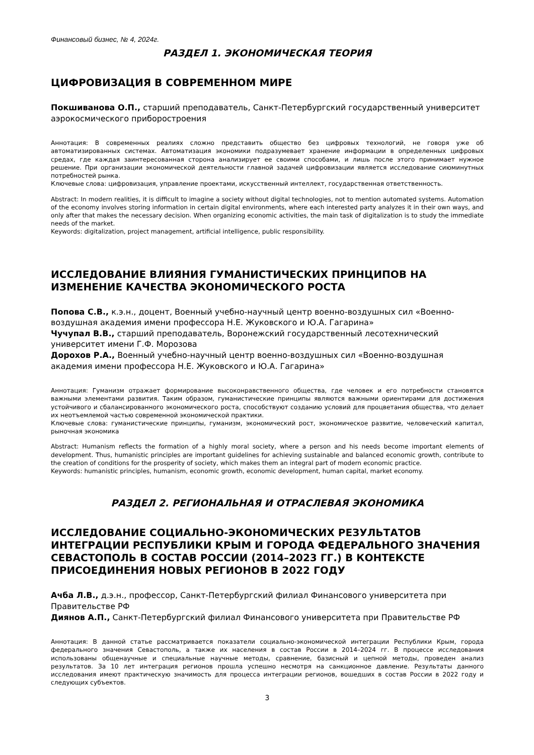Финансовый бизнес, № 4, 2024г.
РАЗДЕЛ 1. ЭКОНОМИЧЕСКАЯ ТЕОРИЯ
ЦИФРОВИЗАЦИЯ В СОВРЕМЕННОМ МИРЕ
Покшиванова О.П., старший преподаватель, Санкт-Петербургский государственный университет аэрокосмического приборостроения
Аннотация: В современных реалиях сложно представить общество без цифровых технологий, не говоря уже об автоматизированных системах. Автоматизация экономики подразумевает хранение информации в определенных цифровых средах, где каждая заинтересованная сторона анализирует ее своими способами, и лишь после этого принимает нужное решение. При организации экономической деятельности главной задачей цифровизации является исследование сиюминутных потребностей рынка.
Ключевые слова: цифровизация, управление проектами, искусственный интеллект, государственная ответственность.
Abstract: In modern realities, it is difficult to imagine a society without digital technologies, not to mention automated systems. Automation of the economy involves storing information in certain digital environments, where each interested party analyzes it in their own ways, and only after that makes the necessary decision. When organizing economic activities, the main task of digitalization is to study the immediate needs of the market.
Keywords: digitalization, project management, artificial intelligence, public responsibility.
ИССЛЕДОВАНИЕ ВЛИЯНИЯ ГУМАНИСТИЧЕСКИХ ПРИНЦИПОВ НА ИЗМЕНЕНИЕ КАЧЕСТВА ЭКОНОМИЧЕСКОГО РОСТА
Попова С.В., к.э.н., доцент, Военный учебно-научный центр военно-воздушных сил «Военно-воздушная академия имени профессора Н.Е. Жуковского и Ю.А. Гагарина»
Чучупал В.В., старший преподаватель, Воронежский государственный лесотехнический университет имени Г.Ф. Морозова
Дорохов Р.А., Военный учебно-научный центр военно-воздушных сил «Военно-воздушная академия имени профессора Н.Е. Жуковского и Ю.А. Гагарина»
Аннотация: Гуманизм отражает формирование высоконравственного общества, где человек и его потребности становятся важными элементами развития. Таким образом, гуманистические принципы являются важными ориентирами для достижения устойчивого и сбалансированного экономического роста, способствуют созданию условий для процветания общества, что делает их неотъемлемой частью современной экономической практики.
Ключевые слова: гуманистические принципы, гуманизм, экономический рост, экономическое развитие, человеческий капитал, рыночная экономика
Abstract: Humanism reflects the formation of a highly moral society, where a person and his needs become important elements of development. Thus, humanistic principles are important guidelines for achieving sustainable and balanced economic growth, contribute to the creation of conditions for the prosperity of society, which makes them an integral part of modern economic practice.
Keywords: humanistic principles, humanism, economic growth, economic development, human capital, market economy.
РАЗДЕЛ 2. РЕГИОНАЛЬНАЯ И ОТРАСЛЕВАЯ ЭКОНОМИКА
ИССЛЕДОВАНИЕ СОЦИАЛЬНО-ЭКОНОМИЧЕСКИХ РЕЗУЛЬТАТОВ ИНТЕГРАЦИИ РЕСПУБЛИКИ КРЫМ И ГОРОДА ФЕДЕРАЛЬНОГО ЗНАЧЕНИЯ СЕВАСТОПОЛЬ В СОСТАВ РОССИИ (2014–2023 ГГ.) В КОНТЕКСТЕ ПРИСОЕДИНЕНИЯ НОВЫХ РЕГИОНОВ В 2022 ГОДУ
Ачба Л.В., д.э.н., профессор, Санкт-Петербургский филиал Финансового университета при Правительстве РФ
Диянов А.П., Санкт-Петербургский филиал Финансового университета при Правительстве РФ
Аннотация: В данной статье рассматривается показатели социально-экономической интеграции Республики Крым, города федерального значения Севастополь, а также их населения в состав России в 2014–2024 гг. В процессе исследования использованы общенаучные и специальные научные методы, сравнение, базисный и цепной методы, проведен анализ результатов. За 10 лет интеграция регионов прошла успешно несмотря на санкционное давление. Результаты данного исследования имеют практическую значимость для процесса интеграции регионов, вошедших в состав России в 2022 году и следующих субъектов.
3